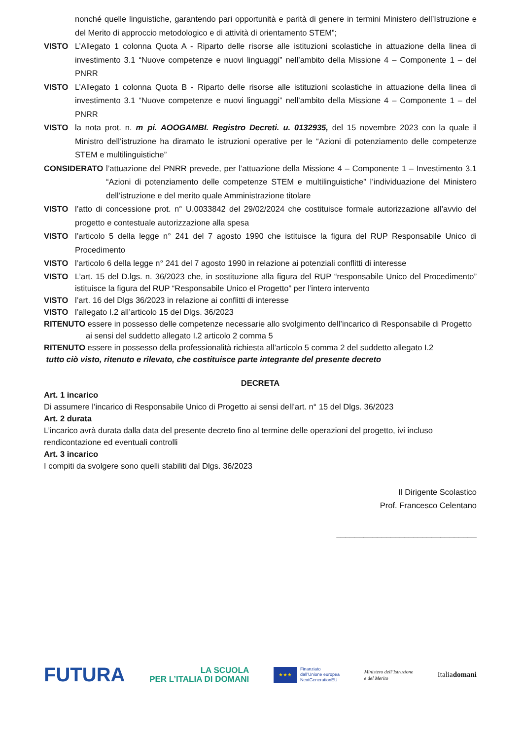nonché quelle linguistiche, garantendo pari opportunità e parità di genere in termini Ministero dell’Istruzione e del Merito di approccio metodologico e di attività di orientamento STEM”;
VISTO L’Allegato 1 colonna Quota A - Riparto delle risorse alle istituzioni scolastiche in attuazione della linea di investimento 3.1 “Nuove competenze e nuovi linguaggi” nell’ambito della Missione 4 – Componente 1 – del PNRR
VISTO L’Allegato 1 colonna Quota B - Riparto delle risorse alle istituzioni scolastiche in attuazione della linea di investimento 3.1 “Nuove competenze e nuovi linguaggi” nell’ambito della Missione 4 – Componente 1 – del PNRR
VISTO la nota prot. n. m_pi. AOOGAMBI. Registro Decreti. u. 0132935, del 15 novembre 2023 con la quale il Ministro dell’istruzione ha diramato le istruzioni operative per le “Azioni di potenziamento delle competenze STEM e multilinguistiche”
CONSIDERATO l’attuazione del PNRR prevede, per l’attuazione della Missione 4 – Componente 1 – Investimento 3.1 “Azioni di potenziamento delle competenze STEM e multilinguistiche” l’individuazione del Ministero dell’istruzione e del merito quale Amministrazione titolare
VISTO l’atto di concessione prot. n° U.0033842 del 29/02/2024 che costituisce formale autorizzazione all’avvio del progetto e contestuale autorizzazione alla spesa
VISTO l’articolo 5 della legge n° 241 del 7 agosto 1990 che istituisce la figura del RUP Responsabile Unico di Procedimento
VISTO l’articolo 6 della legge n° 241 del 7 agosto 1990 in relazione ai potenziali conflitti di interesse
VISTO L’art. 15 del D.lgs. n. 36/2023 che, in sostituzione alla figura del RUP “responsabile Unico del Procedimento” istituisce la figura del RUP “Responsabile Unico el Progetto” per l’intero intervento
VISTO l’art. 16 del Dlgs 36/2023 in relazione ai conflitti di interesse
VISTO l’allegato I.2 all’articolo 15 del Dlgs. 36/2023
RITENUTO essere in possesso delle competenze necessarie allo svolgimento dell’incarico di Responsabile di Progetto ai sensi del suddetto allegato I.2 articolo 2 comma 5
RITENUTO essere in possesso della professionalità richiesta all’articolo 5 comma 2 del suddetto allegato I.2
tutto ciò visto, ritenuto e rilevato, che costituisce parte integrante del presente decreto
DECRETA
Art. 1 incarico
Di assumere l’incarico di Responsabile Unico di Progetto ai sensi dell’art. n° 15 del Dlgs. 36/2023
Art. 2 durata
L’incarico avrà durata dalla data del presente decreto fino al termine delle operazioni del progetto, ivi incluso rendicontazione ed eventuali controlli
Art. 3 incarico
I compiti da svolgere sono quelli stabiliti dal Dlgs. 36/2023
Il Dirigente Scolastico
Prof. Francesco Celentano
_______________________________
FUTURA LA SCUOLA
PER L’ITALIA DI DOMANI ★★★ Finanziato
dall’Unione europea
NextGenerationEU Ministero dell’Istruzione
e del Merito Italiadomani